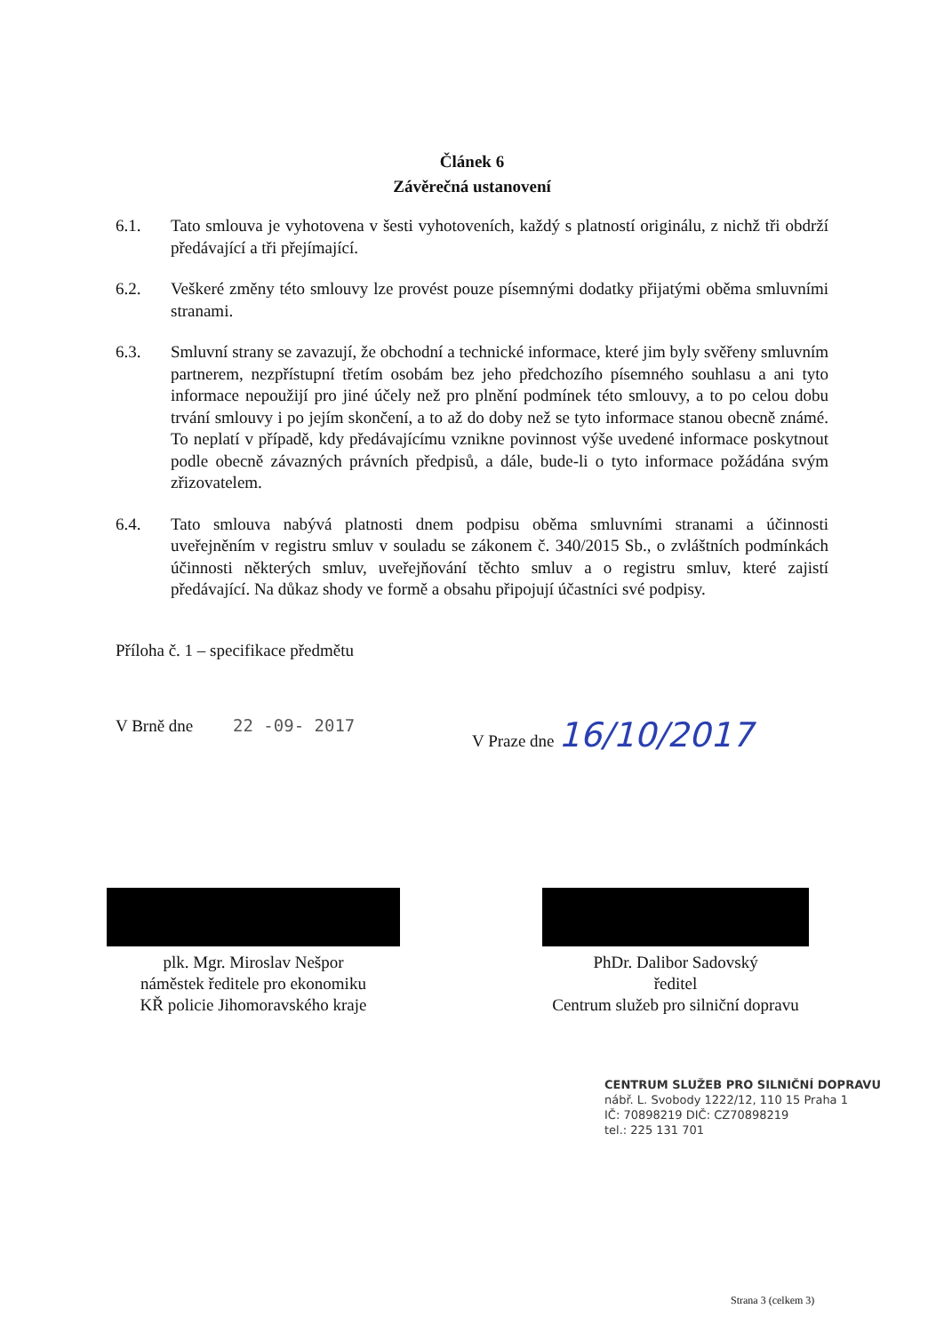Článek 6
Závěrečná ustanovení
6.1. Tato smlouva je vyhotovena v šesti vyhotoveních, každý s platností originálu, z nichž tři obdrží předávající a tři přejímající.
6.2. Veškeré změny této smlouvy lze provést pouze písemnými dodatky přijatými oběma smluvními stranami.
6.3. Smluvní strany se zavazují, že obchodní a technické informace, které jim byly svěřeny smluvním partnerem, nezpřístupní třetím osobám bez jeho předchozího písemného souhlasu a ani tyto informace nepoužijí pro jiné účely než pro plnění podmínek této smlouvy, a to po celou dobu trvání smlouvy i po jejím skončení, a to až do doby než se tyto informace stanou obecně známé. To neplatí v případě, kdy předávajícímu vznikne povinnost výše uvedené informace poskytnout podle obecně závazných právních předpisů, a dále, bude-li o tyto informace požádána svým zřizovatelem.
6.4. Tato smlouva nabývá platnosti dnem podpisu oběma smluvními stranami a účinnosti uveřejněním v registru smluv v souladu se zákonem č. 340/2015 Sb., o zvláštních podmínkách účinnosti některých smluv, uveřejňování těchto smluv a o registru smluv, které zajistí předávající. Na důkaz shody ve formě a obsahu připojují účastníci své podpisy.
Příloha č. 1 – specifikace předmětu
V Brně dne 22 -09- 2017 V Praze dne 16/10/2017
plk. Mgr. Miroslav Nešpor
náměstek ředitele pro ekonomiku
KŘ policie Jihomoravského kraje
PhDr. Dalibor Sadovský
ředitel
Centrum služeb pro silniční dopravu
CENTRUM SLUŽEB PRO SILNIČNÍ DOPRAVU
nábř. L. Svobody 1222/12, 110 15 Praha 1
IČ: 70898219 DIČ: CZ70898219
tel.: 225 131 701
Strana 3 (celkem 3)